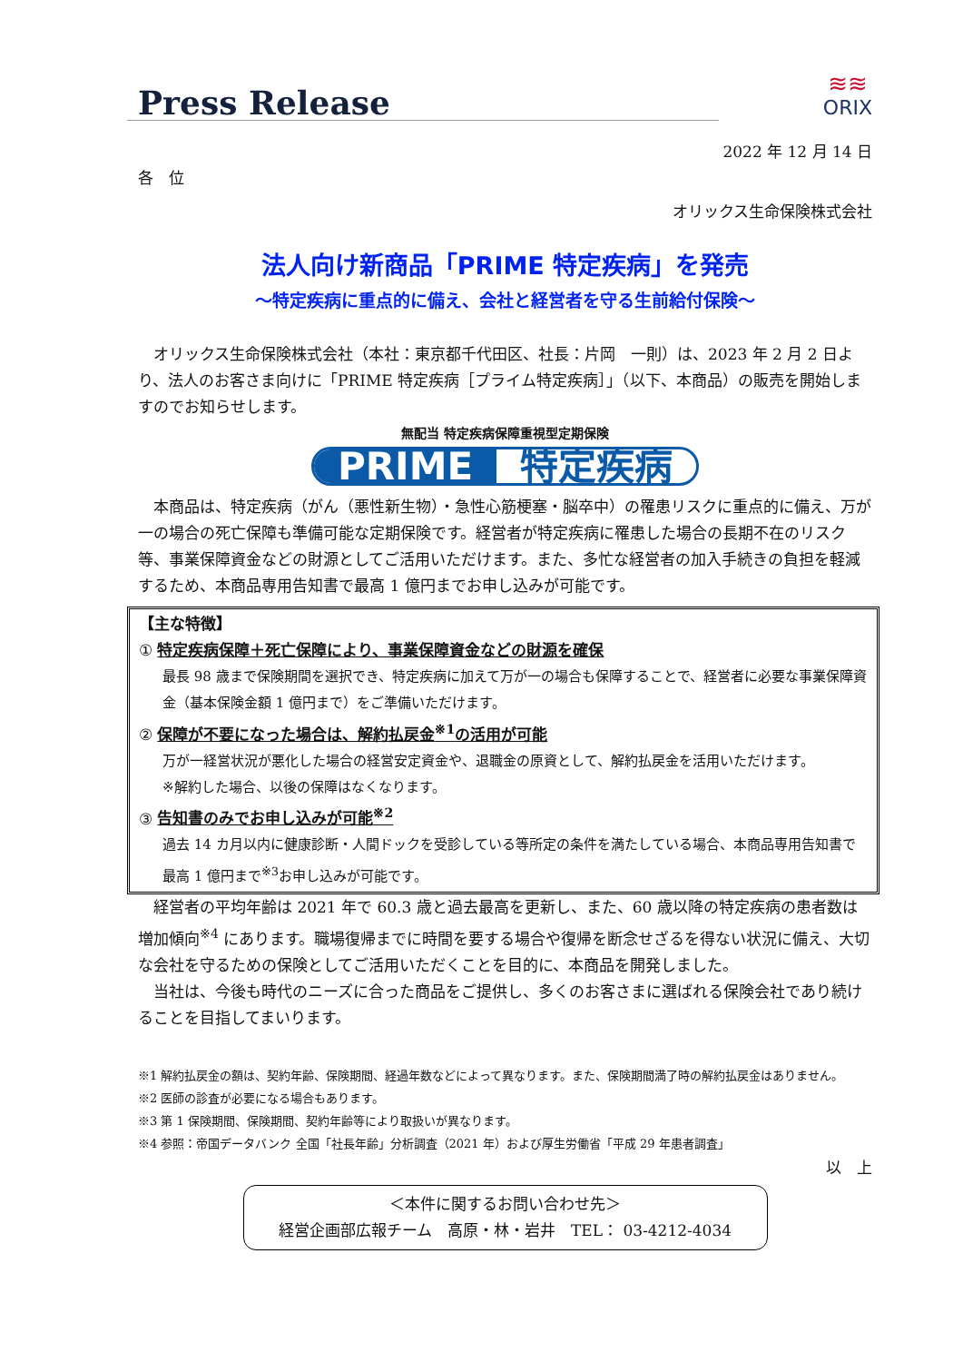Press Release
≋≋
ORIX
2022 年 12 月 14 日
各　位
オリックス生命保険株式会社
法人向け新商品「PRIME 特定疾病」を発売
～特定疾病に重点的に備え、会社と経営者を守る生前給付保険～
オリックス生命保険株式会社（本社：東京都千代田区、社長：片岡　一則）は、2023 年 2 月 2 日より、法人のお客さま向けに「PRIME 特定疾病［プライム特定疾病］」（以下、本商品）の販売を開始しますのでお知らせします。
無配当 特定疾病保障重視型定期保険
PRIME 特定疾病
本商品は、特定疾病（がん（悪性新生物）・急性心筋梗塞・脳卒中）の罹患リスクに重点的に備え、万が一の場合の死亡保障も準備可能な定期保険です。経営者が特定疾病に罹患した場合の長期不在のリスク等、事業保障資金などの財源としてご活用いただけます。また、多忙な経営者の加入手続きの負担を軽減するため、本商品専用告知書で最高 1 億円までお申し込みが可能です。
【主な特徴】
① 特定疾病保障＋死亡保障により、事業保障資金などの財源を確保
最長 98 歳まで保険期間を選択でき、特定疾病に加えて万が一の場合も保障することで、経営者に必要な事業保障資金（基本保険金額 1 億円まで）をご準備いただけます。
② 保障が不要になった場合は、解約払戻金<sup>※1</sup>の活用が可能
万が一経営状況が悪化した場合の経営安定資金や、退職金の原資として、解約払戻金を活用いただけます。
※解約した場合、以後の保障はなくなります。
③ 告知書のみでお申し込みが可能<sup>※2</sup>
過去 14 カ月以内に健康診断・人間ドックを受診している等所定の条件を満たしている場合、本商品専用告知書で最高 1 億円まで<sup>※3</sup>お申し込みが可能です。
経営者の平均年齢は 2021 年で 60.3 歳と過去最高を更新し、また、60 歳以降の特定疾病の患者数は増加傾向<sup>※4</sup> にあります。職場復帰までに時間を要する場合や復帰を断念せざるを得ない状況に備え、大切な会社を守るための保険としてご活用いただくことを目的に、本商品を開発しました。
当社は、今後も時代のニーズに合った商品をご提供し、多くのお客さまに選ばれる保険会社であり続けることを目指してまいります。
※1 解約払戻金の額は、契約年齢、保険期間、経過年数などによって異なります。また、保険期間満了時の解約払戻金はありません。
※2 医師の診査が必要になる場合もあります。
※3 第 1 保険期間、保険期間、契約年齢等により取扱いが異なります。
※4 参照：帝国データバンク 全国「社長年齢」分析調査（2021 年）および厚生労働省「平成 29 年患者調査」
以　上
＜本件に関するお問い合わせ先＞
経営企画部広報チーム　高原・林・岩井　TEL： 03-4212-4034